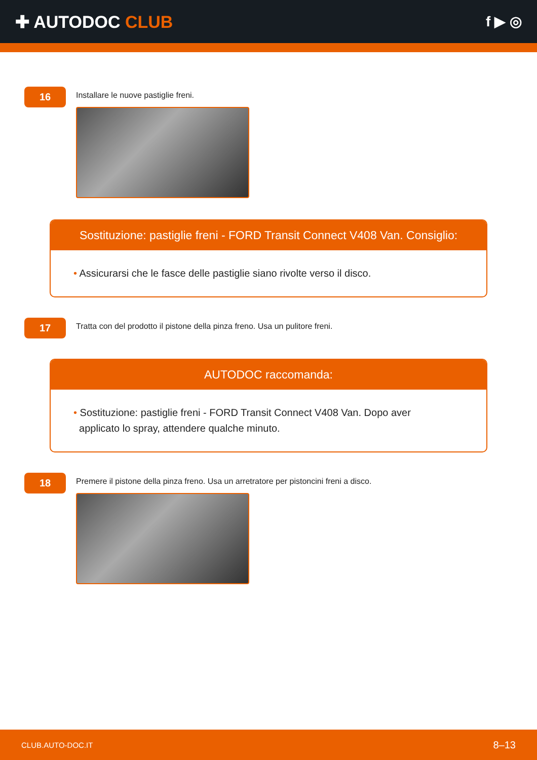✚ AUTODOC CLUB
f ▶ ◎
16
Installare le nuove pastiglie freni.
Sostituzione: pastiglie freni - FORD Transit Connect V408 Van. Consiglio:
• Assicurarsi che le fasce delle pastiglie siano rivolte verso il disco.
17
Tratta con del prodotto il pistone della pinza freno. Usa un pulitore freni.
AUTODOC raccomanda:
• Sostituzione: pastiglie freni - FORD Transit Connect V408 Van. Dopo aver
applicato lo spray, attendere qualche minuto.
18
Premere il pistone della pinza freno. Usa un arretratore per pistoncini freni a disco.
CLUB.AUTO-DOC.IT 8–13